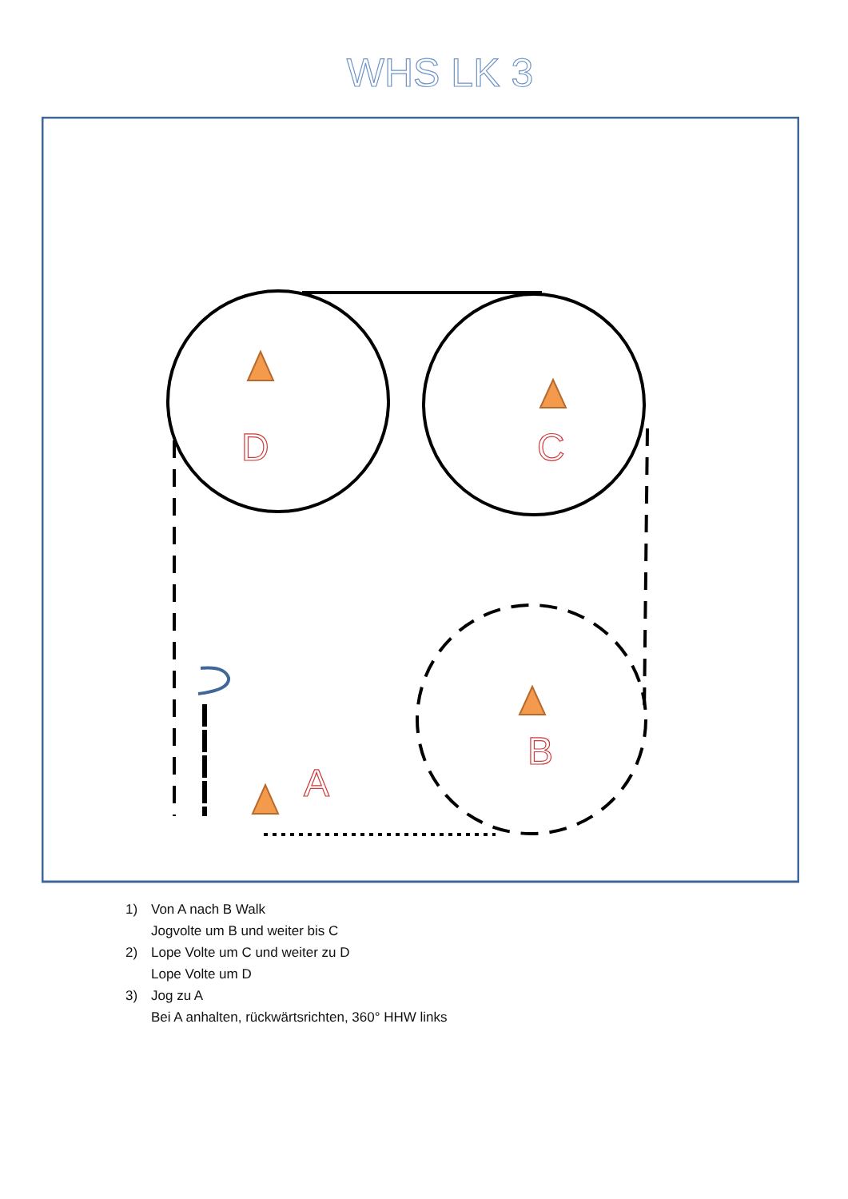WHS LK 3
D
C
B
A
1) Von A nach B Walk
Jogvolte um B und weiter bis C
2) Lope Volte um C und weiter zu D
Lope Volte um D
3) Jog zu A
Bei A anhalten, rückwärtsrichten, 360° HHW links